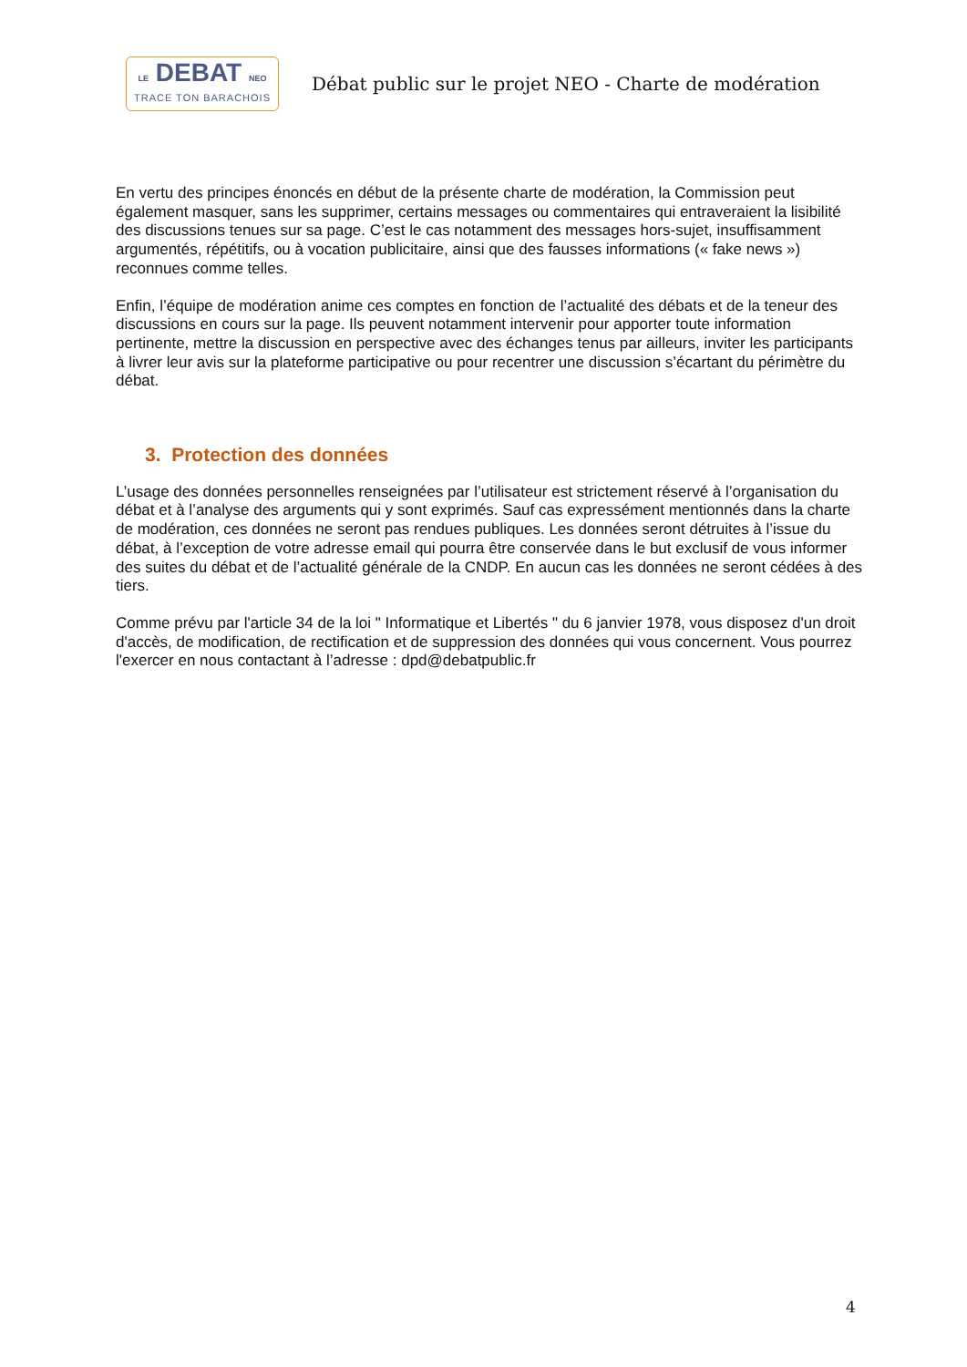LE DEBAT NEO
TRACE TON BARACHOIS
Débat public sur le projet NEO - Charte de modération
En vertu des principes énoncés en début de la présente charte de modération, la Commission peut également masquer, sans les supprimer, certains messages ou commentaires qui entraveraient la lisibilité des discussions tenues sur sa page. C’est le cas notamment des messages hors-sujet, insuffisamment argumentés, répétitifs, ou à vocation publicitaire, ainsi que des fausses informations (« fake news ») reconnues comme telles.
Enfin, l’équipe de modération anime ces comptes en fonction de l’actualité des débats et de la teneur des discussions en cours sur la page. Ils peuvent notamment intervenir pour apporter toute information pertinente, mettre la discussion en perspective avec des échanges tenus par ailleurs, inviter les participants à livrer leur avis sur la plateforme participative ou pour recentrer une discussion s’écartant du périmètre du débat.
3. Protection des données
L’usage des données personnelles renseignées par l’utilisateur est strictement réservé à l’organisation du débat et à l’analyse des arguments qui y sont exprimés. Sauf cas expressément mentionnés dans la charte de modération, ces données ne seront pas rendues publiques. Les données seront détruites à l’issue du débat, à l’exception de votre adresse email qui pourra être conservée dans le but exclusif de vous informer des suites du débat et de l’actualité générale de la CNDP. En aucun cas les données ne seront cédées à des tiers.
Comme prévu par l'article 34 de la loi " Informatique et Libertés " du 6 janvier 1978, vous disposez d'un droit d'accès, de modification, de rectification et de suppression des données qui vous concernent. Vous pourrez l'exercer en nous contactant à l’adresse : dpd@debatpublic.fr
4